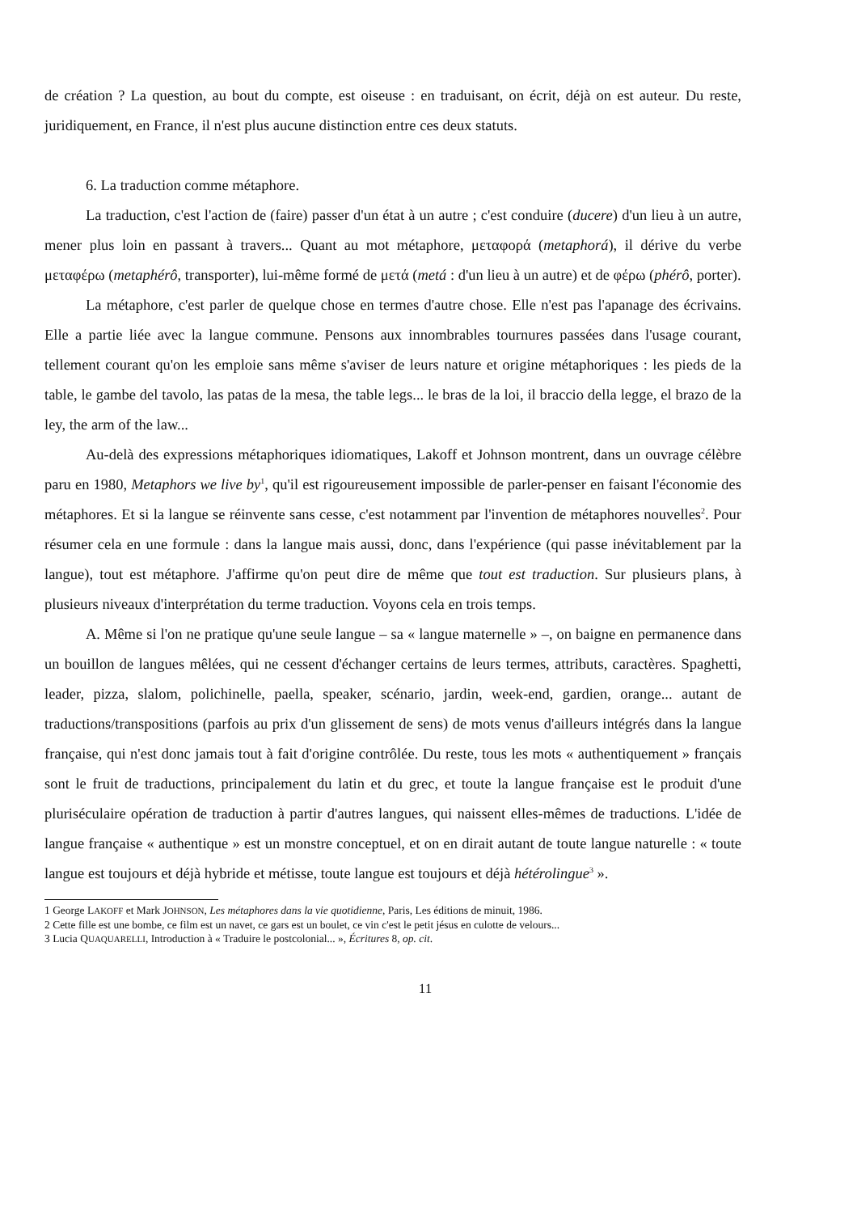de création ? La question, au bout du compte, est oiseuse : en traduisant, on écrit, déjà on est auteur. Du reste, juridiquement, en France, il n'est plus aucune distinction entre ces deux statuts.
6. La traduction comme métaphore.
La traduction, c'est l'action de (faire) passer d'un état à un autre ; c'est conduire (ducere) d'un lieu à un autre, mener plus loin en passant à travers... Quant au mot métaphore, μεταφορά (metaphorá), il dérive du verbe μεταφέρω (metaphérô, transporter), lui-même formé de μετά (metá : d'un lieu à un autre) et de φέρω (phérô, porter).
La métaphore, c'est parler de quelque chose en termes d'autre chose. Elle n'est pas l'apanage des écrivains. Elle a partie liée avec la langue commune. Pensons aux innombrables tournures passées dans l'usage courant, tellement courant qu'on les emploie sans même s'aviser de leurs nature et origine métaphoriques : les pieds de la table, le gambe del tavolo, las patas de la mesa, the table legs... le bras de la loi, il braccio della legge, el brazo de la ley, the arm of the law...
Au-delà des expressions métaphoriques idiomatiques, Lakoff et Johnson montrent, dans un ouvrage célèbre paru en 1980, Metaphors we live by<sup>1</sup>, qu'il est rigoureusement impossible de parler-penser en faisant l'économie des métaphores. Et si la langue se réinvente sans cesse, c'est notamment par l'invention de métaphores nouvelles<sup>2</sup>. Pour résumer cela en une formule : dans la langue mais aussi, donc, dans l'expérience (qui passe inévitablement par la langue), tout est métaphore. J'affirme qu'on peut dire de même que tout est traduction. Sur plusieurs plans, à plusieurs niveaux d'interprétation du terme traduction. Voyons cela en trois temps.
A. Même si l'on ne pratique qu'une seule langue – sa « langue maternelle » –, on baigne en permanence dans un bouillon de langues mêlées, qui ne cessent d'échanger certains de leurs termes, attributs, caractères. Spaghetti, leader, pizza, slalom, polichinelle, paella, speaker, scénario, jardin, week-end, gardien, orange... autant de traductions/transpositions (parfois au prix d'un glissement de sens) de mots venus d'ailleurs intégrés dans la langue française, qui n'est donc jamais tout à fait d'origine contrôlée. Du reste, tous les mots « authentiquement » français sont le fruit de traductions, principalement du latin et du grec, et toute la langue française est le produit d'une pluriséculaire opération de traduction à partir d'autres langues, qui naissent elles-mêmes de traductions. L'idée de langue française « authentique » est un monstre conceptuel, et on en dirait autant de toute langue naturelle : « toute langue est toujours et déjà hybride et métisse, toute langue est toujours et déjà hétérolingue<sup>3</sup> ».
1 George LAKOFF et Mark JOHNSON, Les métaphores dans la vie quotidienne, Paris, Les éditions de minuit, 1986.
2 Cette fille est une bombe, ce film est un navet, ce gars est un boulet, ce vin c'est le petit jésus en culotte de velours...
3 Lucia QUAQUARELLI, Introduction à « Traduire le postcolonial... », Écritures 8, op. cit.
11